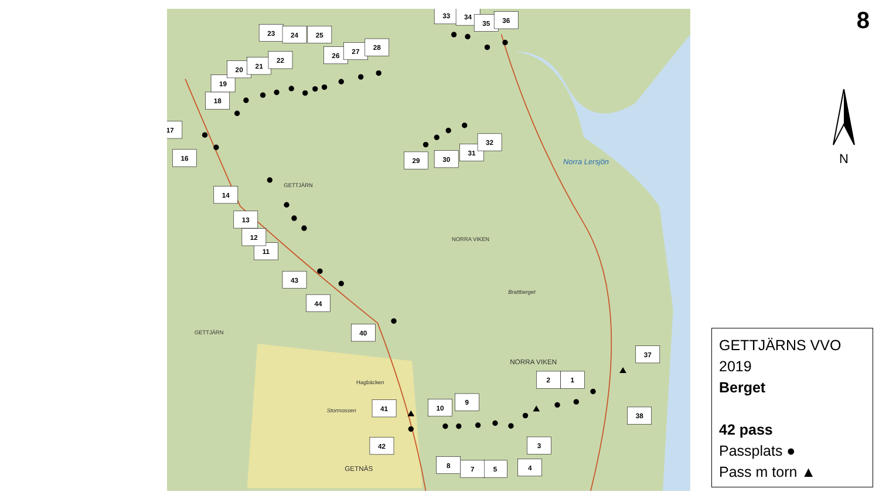Norra Lersjön
GETTJÄRN
NORRA VIKEN
NORRA VIKEN
GETNÄS
GETTJÄRN
Brattberget
Hagbäcken
Stormossen
1
2
3
4
5
7
8
9
10
11
12
13
14
16
17
18
19
20
21
22
23
24
25
26
27
28
29
30
31
32
33
34
35
36
37
38
40
41
42
43
44
8
N
GETTJÄRNS VVO 2019
Berget
42 pass
Passplats ●
Pass m torn ▲